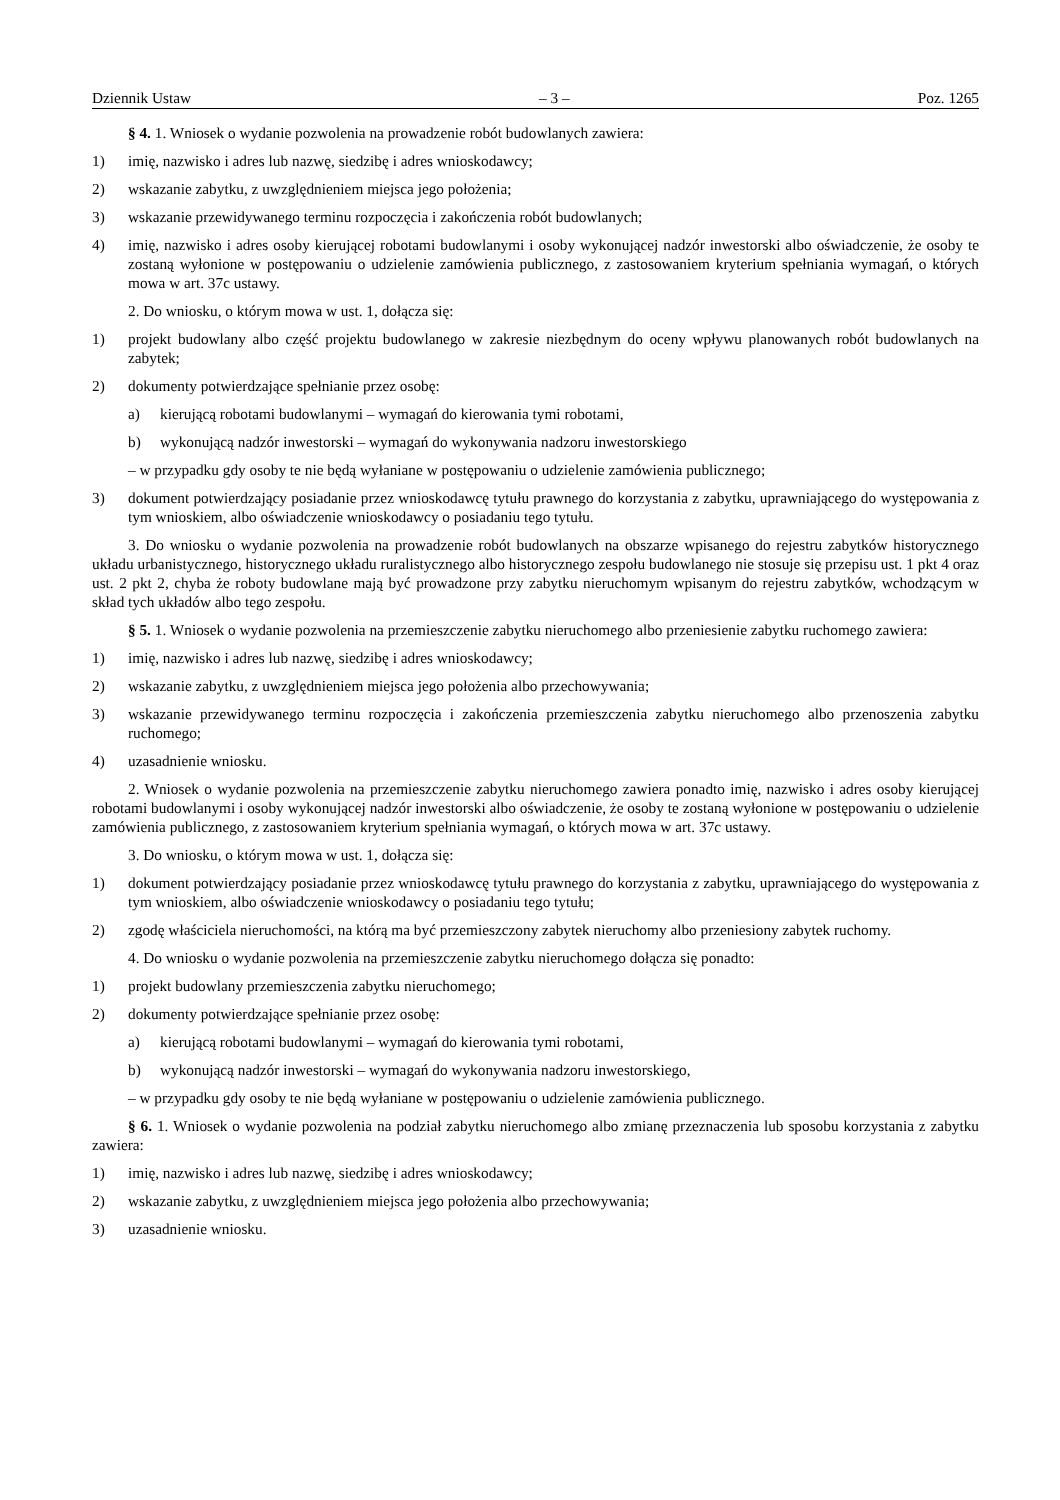Dziennik Ustaw – 3 – Poz. 1265
§ 4. 1. Wniosek o wydanie pozwolenia na prowadzenie robót budowlanych zawiera:
1) imię, nazwisko i adres lub nazwę, siedzibę i adres wnioskodawcy;
2) wskazanie zabytku, z uwzględnieniem miejsca jego położenia;
3) wskazanie przewidywanego terminu rozpoczęcia i zakończenia robót budowlanych;
4) imię, nazwisko i adres osoby kierującej robotami budowlanymi i osoby wykonującej nadzór inwestorski albo oświadczenie, że osoby te zostaną wyłonione w postępowaniu o udzielenie zamówienia publicznego, z zastosowaniem kryterium spełniania wymagań, o których mowa w art. 37c ustawy.
2. Do wniosku, o którym mowa w ust. 1, dołącza się:
1) projekt budowlany albo część projektu budowlanego w zakresie niezbędnym do oceny wpływu planowanych robót budowlanych na zabytek;
2) dokumenty potwierdzające spełnianie przez osobę:
a) kierującą robotami budowlanymi – wymagań do kierowania tymi robotami,
b) wykonującą nadzór inwestorski – wymagań do wykonywania nadzoru inwestorskiego
– w przypadku gdy osoby te nie będą wyłaniane w postępowaniu o udzielenie zamówienia publicznego;
3) dokument potwierdzający posiadanie przez wnioskodawcę tytułu prawnego do korzystania z zabytku, uprawniającego do występowania z tym wnioskiem, albo oświadczenie wnioskodawcy o posiadaniu tego tytułu.
3. Do wniosku o wydanie pozwolenia na prowadzenie robót budowlanych na obszarze wpisanego do rejestru zabytków historycznego układu urbanistycznego, historycznego układu ruralistycznego albo historycznego zespołu budowlanego nie stosuje się przepisu ust. 1 pkt 4 oraz ust. 2 pkt 2, chyba że roboty budowlane mają być prowadzone przy zabytku nieruchomym wpisanym do rejestru zabytków, wchodzącym w skład tych układów albo tego zespołu.
§ 5. 1. Wniosek o wydanie pozwolenia na przemieszczenie zabytku nieruchomego albo przeniesienie zabytku ruchomego zawiera:
1) imię, nazwisko i adres lub nazwę, siedzibę i adres wnioskodawcy;
2) wskazanie zabytku, z uwzględnieniem miejsca jego położenia albo przechowywania;
3) wskazanie przewidywanego terminu rozpoczęcia i zakończenia przemieszczenia zabytku nieruchomego albo przenoszenia zabytku ruchomego;
4) uzasadnienie wniosku.
2. Wniosek o wydanie pozwolenia na przemieszczenie zabytku nieruchomego zawiera ponadto imię, nazwisko i adres osoby kierującej robotami budowlanymi i osoby wykonującej nadzór inwestorski albo oświadczenie, że osoby te zostaną wyłonione w postępowaniu o udzielenie zamówienia publicznego, z zastosowaniem kryterium spełniania wymagań, o których mowa w art. 37c ustawy.
3. Do wniosku, o którym mowa w ust. 1, dołącza się:
1) dokument potwierdzający posiadanie przez wnioskodawcę tytułu prawnego do korzystania z zabytku, uprawniającego do występowania z tym wnioskiem, albo oświadczenie wnioskodawcy o posiadaniu tego tytułu;
2) zgodę właściciela nieruchomości, na którą ma być przemieszczony zabytek nieruchomy albo przeniesiony zabytek ruchomy.
4. Do wniosku o wydanie pozwolenia na przemieszczenie zabytku nieruchomego dołącza się ponadto:
1) projekt budowlany przemieszczenia zabytku nieruchomego;
2) dokumenty potwierdzające spełnianie przez osobę:
a) kierującą robotami budowlanymi – wymagań do kierowania tymi robotami,
b) wykonującą nadzór inwestorski – wymagań do wykonywania nadzoru inwestorskiego,
– w przypadku gdy osoby te nie będą wyłaniane w postępowaniu o udzielenie zamówienia publicznego.
§ 6. 1. Wniosek o wydanie pozwolenia na podział zabytku nieruchomego albo zmianę przeznaczenia lub sposobu korzystania z zabytku zawiera:
1) imię, nazwisko i adres lub nazwę, siedzibę i adres wnioskodawcy;
2) wskazanie zabytku, z uwzględnieniem miejsca jego położenia albo przechowywania;
3) uzasadnienie wniosku.